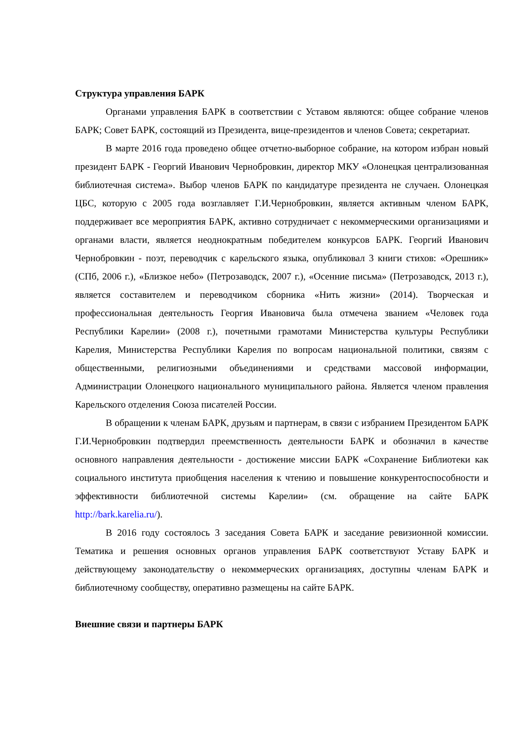Структура управления БАРК
Органами управления БАРК в соответствии с Уставом являются: общее собрание членов БАРК; Совет БАРК, состоящий из Президента, вице-президентов и членов Совета; секретариат.
В марте 2016 года проведено общее отчетно-выборное собрание, на котором избран новый президент БАРК - Георгий Иванович Чернобровкин, директор МКУ «Олонецкая централизованная библиотечная система». Выбор членов БАРК по кандидатуре президента не случаен. Олонецкая ЦБС, которую с 2005 года возглавляет Г.И.Чернобровкин, является активным членом БАРК, поддерживает все мероприятия БАРК, активно сотрудничает с некоммерческими организациями и органами власти, является неоднократным победителем конкурсов БАРК. Георгий Иванович Чернобровкин - поэт, переводчик с карельского языка, опубликовал 3 книги стихов: «Орешник» (СПб, 2006 г.), «Близкое небо» (Петрозаводск, 2007 г.), «Осенние письма» (Петрозаводск, 2013 г.), является составителем и переводчиком сборника «Нить жизни» (2014). Творческая и профессиональная деятельность Георгия Ивановича была отмечена званием «Человек года Республики Карелии» (2008 г.), почетными грамотами Министерства культуры Республики Карелия, Министерства Республики Карелия по вопросам национальной политики, связям с общественными, религиозными объединениями и средствами массовой информации, Администрации Олонецкого национального муниципального района. Является членом правления Карельского отделения Союза писателей России.
В обращении к членам БАРК, друзьям и партнерам, в связи с избранием Президентом БАРК Г.И.Чернобровкин подтвердил преемственность деятельности БАРК и обозначил в качестве основного направления деятельности - достижение миссии БАРК «Сохранение Библиотеки как социального института приобщения населения к чтению и повышение конкурентоспособности и эффективности библиотечной системы Карелии» (см. обращение на сайте БАРК http://bark.karelia.ru/).
В 2016 году состоялось 3 заседания Совета БАРК и заседание ревизионной комиссии. Тематика и решения основных органов управления БАРК соответствуют Уставу БАРК и действующему законодательству о некоммерческих организациях, доступны членам БАРК и библиотечному сообществу, оперативно размещены на сайте БАРК.
Внешние связи и партнеры БАРК